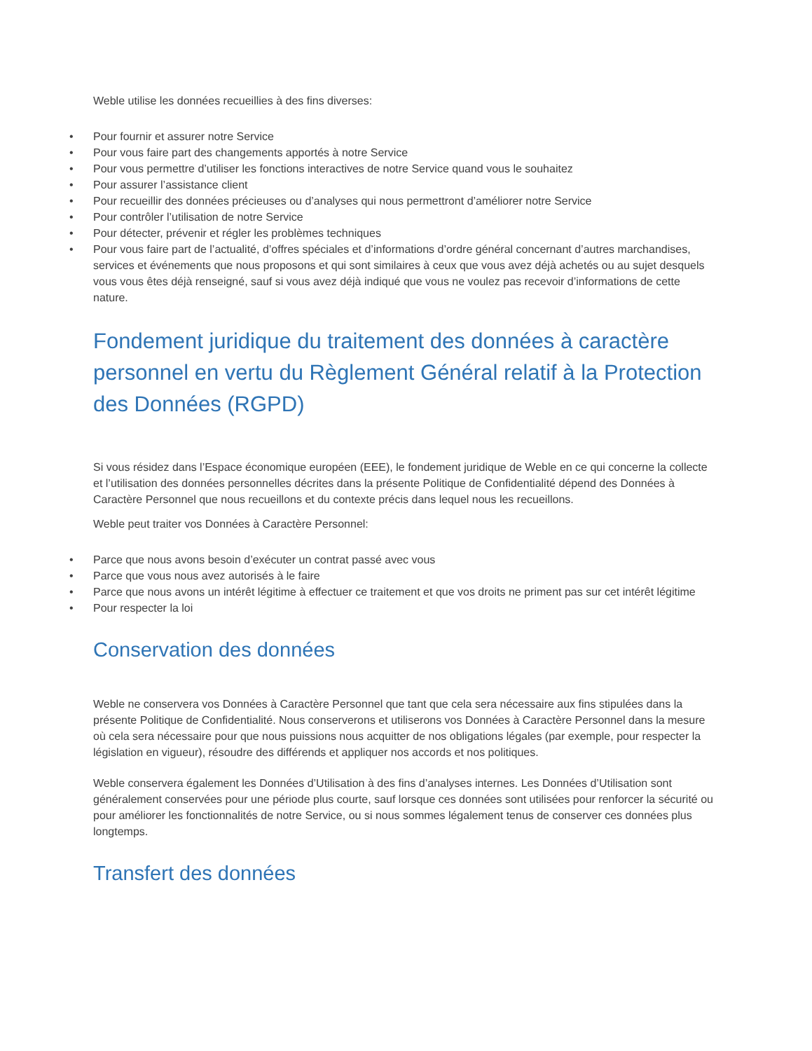Weble utilise les données recueillies à des fins diverses:
• Pour fournir et assurer notre Service
• Pour vous faire part des changements apportés à notre Service
• Pour vous permettre d’utiliser les fonctions interactives de notre Service quand vous le souhaitez
• Pour assurer l’assistance client
• Pour recueillir des données précieuses ou d’analyses qui nous permettront d’améliorer notre Service
• Pour contrôler l’utilisation de notre Service
• Pour détecter, prévenir et régler les problèmes techniques
• Pour vous faire part de l’actualité, d’offres spéciales et d’informations d’ordre général concernant d’autres marchandises, services et événements que nous proposons et qui sont similaires à ceux que vous avez déjà achetés ou au sujet desquels vous vous êtes déjà renseigné, sauf si vous avez déjà indiqué que vous ne voulez pas recevoir d’informations de cette nature.
Fondement juridique du traitement des données à caractère personnel en vertu du Règlement Général relatif à la Protection des Données (RGPD)
Si vous résidez dans l’Espace économique européen (EEE), le fondement juridique de Weble en ce qui concerne la collecte et l’utilisation des données personnelles décrites dans la présente Politique de Confidentialité dépend des Données à Caractère Personnel que nous recueillons et du contexte précis dans lequel nous les recueillons.
Weble peut traiter vos Données à Caractère Personnel:
• Parce que nous avons besoin d’exécuter un contrat passé avec vous
• Parce que vous nous avez autorisés à le faire
• Parce que nous avons un intérêt légitime à effectuer ce traitement et que vos droits ne priment pas sur cet intérêt légitime
• Pour respecter la loi
Conservation des données
Weble ne conservera vos Données à Caractère Personnel que tant que cela sera nécessaire aux fins stipulées dans la présente Politique de Confidentialité. Nous conserverons et utiliserons vos Données à Caractère Personnel dans la mesure où cela sera nécessaire pour que nous puissions nous acquitter de nos obligations légales (par exemple, pour respecter la législation en vigueur), résoudre des différends et appliquer nos accords et nos politiques.
Weble conservera également les Données d’Utilisation à des fins d’analyses internes. Les Données d’Utilisation sont généralement conservées pour une période plus courte, sauf lorsque ces données sont utilisées pour renforcer la sécurité ou pour améliorer les fonctionnalités de notre Service, ou si nous sommes légalement tenus de conserver ces données plus longtemps.
Transfert des données